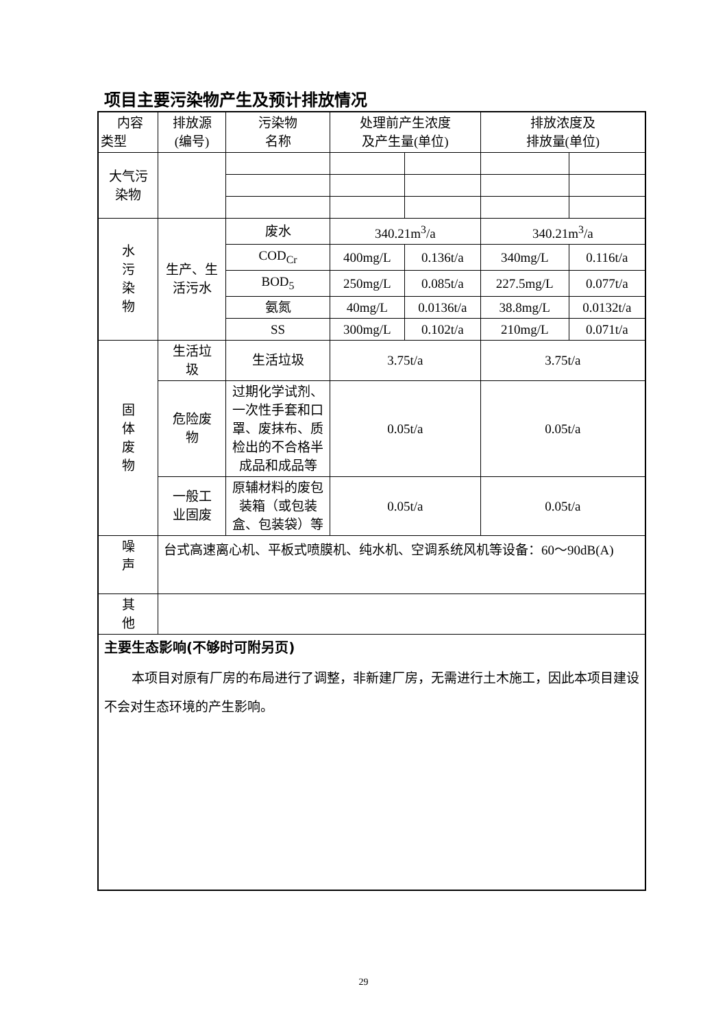项目主要污染物产生及预计排放情况
| 内容 类型 | 排放源 (编号) | 污染物 名称 | 处理前产生浓度 及产生量(单位) | | 排放浓度及 排放量(单位) | |
| 大气污 染物 | | | | | | |
| 水 污 染 物 | 生产、生 活污水 | 废水 | 340.21m<sup>3</sup>/a | | 340.21m<sup>3</sup>/a | |
| | | COD<sub>Cr</sub> | 400mg/L | 0.136t/a | 340mg/L | 0.116t/a |
| | | BOD<sub>5</sub> | 250mg/L | 0.085t/a | 227.5mg/L | 0.077t/a |
| | | 氨氮 | 40mg/L | 0.0136t/a | 38.8mg/L | 0.0132t/a |
| | | SS | 300mg/L | 0.102t/a | 210mg/L | 0.071t/a |
| 固 体 废 物 | 生活垃 圾 | 生活垃圾 | 3.75t/a | | 3.75t/a | |
| | 危险废 物 | 过期化学试剂、一次性手套和口罩、废抹布、质检出的不合格半成品和成品等 | 0.05t/a | | 0.05t/a | |
| | 一般工 业固废 | 原辅材料的废包装箱（或包装盒、包装袋）等 | 0.05t/a | | 0.05t/a | |
| 噪 声 | 台式高速离心机、平板式喷膜机、纯水机、空调系统风机等设备：60～90dB(A) | | | | | |
| 其 他 | | | | | | |
| 主要生态影响(不够时可附另页) 本项目对原有厂房的布局进行了调整，非新建厂房，无需进行土木施工，因此本项目建设不会对生态环境的产生影响。 | | | | | | |
29